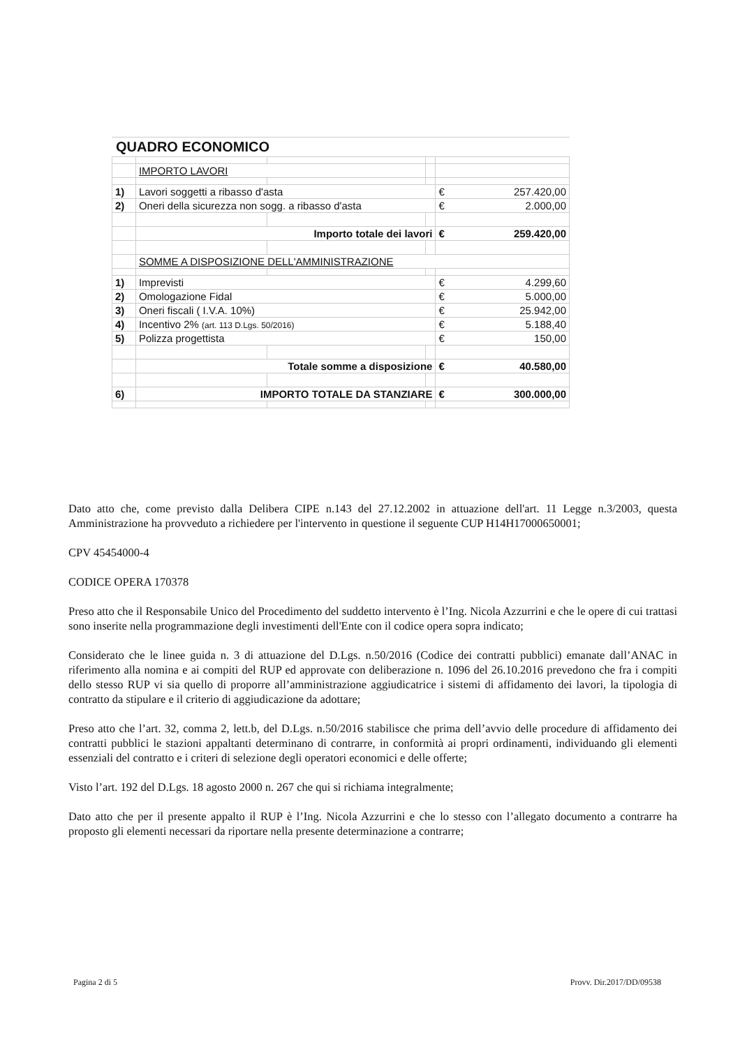QUADRO ECONOMICO
| | IMPORTO LAVORI | | | |
| 1) | Lavori soggetti a ribasso d'asta | | | € 257.420,00 |
| 2) | Oneri della sicurezza non sogg. a ribasso d'asta | | | € 2.000,00 |
| | Importo totale dei lavori | | | € 259.420,00 |
| | SOMME A DISPOSIZIONE DELL'AMMINISTRAZIONE | | | |
| 1) | Imprevisti | | | € 4.299,60 |
| 2) | Omologazione Fidal | | | € 5.000,00 |
| 3) | Oneri fiscali ( I.V.A. 10%) | | | € 25.942,00 |
| 4) | Incentivo 2% (art. 113 D.Lgs. 50/2016) | | | € 5.188,40 |
| 5) | Polizza progettista | | | € 150,00 |
| | Totale somme a disposizione | | | € 40.580,00 |
| 6) | IMPORTO TOTALE DA STANZIARE | | | € 300.000,00 |
Dato atto che, come previsto dalla Delibera CIPE n.143 del 27.12.2002 in attuazione dell'art. 11 Legge n.3/2003, questa Amministrazione ha provveduto a richiedere per l'intervento in questione il seguente CUP H14H17000650001;
CPV 45454000-4
CODICE OPERA 170378
Preso atto che il Responsabile Unico del Procedimento del suddetto intervento è l’Ing. Nicola Azzurrini e che le opere di cui trattasi sono inserite nella programmazione degli investimenti dell'Ente con il codice opera sopra indicato;
Considerato che le linee guida n. 3 di attuazione del D.Lgs. n.50/2016 (Codice dei contratti pubblici) emanate dall’ANAC in riferimento alla nomina e ai compiti del RUP ed approvate con deliberazione n. 1096 del 26.10.2016 prevedono che fra i compiti dello stesso RUP vi sia quello di proporre all’amministrazione aggiudicatrice i sistemi di affidamento dei lavori, la tipologia di contratto da stipulare e il criterio di aggiudicazione da adottare;
Preso atto che l’art. 32, comma 2, lett.b, del D.Lgs. n.50/2016 stabilisce che prima dell’avvio delle procedure di affidamento dei contratti pubblici le stazioni appaltanti determinano di contrarre, in conformità ai propri ordinamenti, individuando gli elementi essenziali del contratto e i criteri di selezione degli operatori economici e delle offerte;
Visto l’art. 192 del D.Lgs. 18 agosto 2000 n. 267 che qui si richiama integralmente;
Dato atto che per il presente appalto il RUP è l’Ing. Nicola Azzurrini e che lo stesso con l’allegato documento a contrarre ha proposto gli elementi necessari da riportare nella presente determinazione a contrarre;
Pagina 2 di 5 Provv. Dir.2017/DD/09538